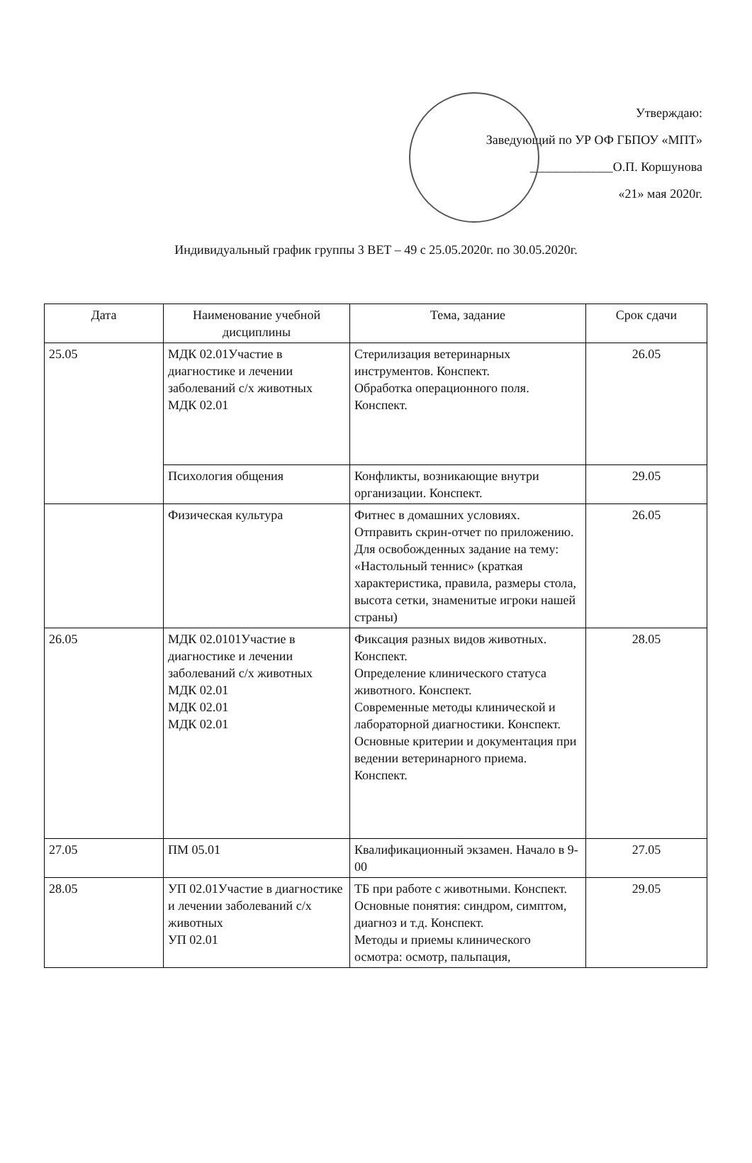Утверждаю:
Заведующий по УР ОФ ГБПОУ «МПТ»
_____________О.П. Коршунова
«21» мая 2020г.
Индивидуальный график группы 3 ВЕТ – 49 с 25.05.2020г. по 30.05.2020г.
| Дата | Наименование учебной дисциплины | Тема, задание | Срок сдачи |
| --- | --- | --- | --- |
| 25.05 | МДК 02.01Участие в диагностике и лечении заболеваний с/х животных МДК 02.01 | Стерилизация ветеринарных инструментов. Конспект. Обработка операционного поля. Конспект. | 26.05 |
| | Психология общения | Конфликты, возникающие внутри организации. Конспект. | 29.05 |
| | Физическая культура | Фитнес в домашних условиях. Отправить скрин-отчет по приложению. Для освобожденных задание на тему: «Настольный теннис» (краткая характеристика, правила, размеры стола, высота сетки, знаменитые игроки нашей страны) | 26.05 |
| 26.05 | МДК 02.0101Участие в диагностике и лечении заболеваний с/х животных МДК 02.01 МДК 02.01 МДК 02.01 | Фиксация разных видов животных. Конспект. Определение клинического статуса животного. Конспект. Современные методы клинической и лабораторной диагностики. Конспект. Основные критерии и документация при ведении ветеринарного приема. Конспект. | 28.05 |
| 27.05 | ПМ 05.01 | Квалификационный экзамен. Начало в 9-00 | 27.05 |
| 28.05 | УП 02.01Участие в диагностике и лечении заболеваний с/х животных УП 02.01 | ТБ при работе с животными. Конспект. Основные понятия: синдром, симптом, диагноз и т.д. Конспект. Методы и приемы клинического осмотра: осмотр, пальпация, | 29.05 |